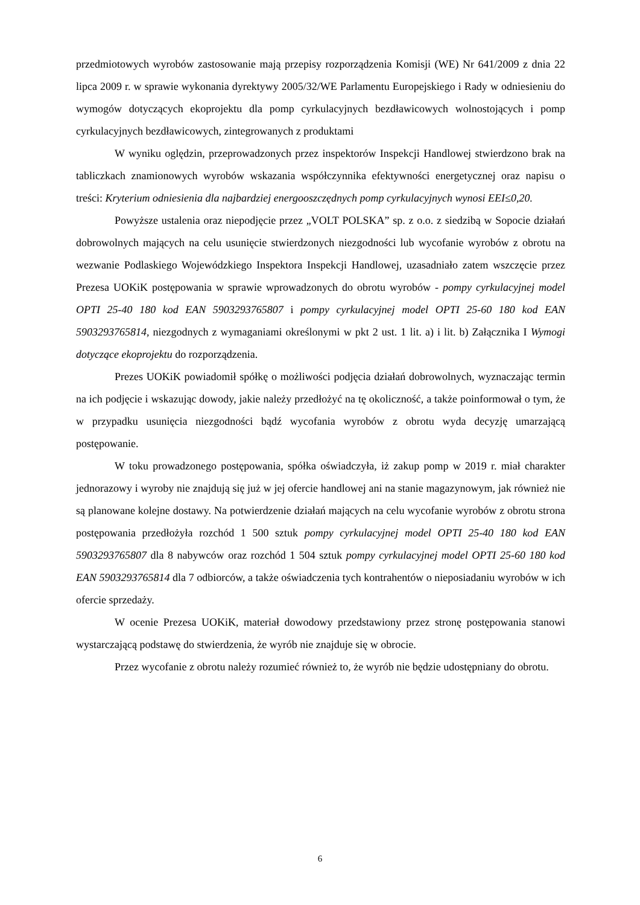przedmiotowych wyrobów zastosowanie mają przepisy rozporządzenia Komisji (WE) Nr 641/2009 z dnia 22 lipca 2009 r. w sprawie wykonania dyrektywy 2005/32/WE Parlamentu Europejskiego i Rady w odniesieniu do wymogów dotyczących ekoprojektu dla pomp cyrkulacyjnych bezdławicowych wolnostojących i pomp cyrkulacyjnych bezdławicowych, zintegrowanych z produktami
W wyniku oględzin, przeprowadzonych przez inspektorów Inspekcji Handlowej stwierdzono brak na tabliczkach znamionowych wyrobów wskazania współczynnika efektywności energetycznej oraz napisu o treści: Kryterium odniesienia dla najbardziej energooszczędnych pomp cyrkulacyjnych wynosi EEI≤0,20.
Powyższe ustalenia oraz niepodjęcie przez „VOLT POLSKA” sp. z o.o. z siedzibą w Sopocie działań dobrowolnych mających na celu usunięcie stwierdzonych niezgodności lub wycofanie wyrobów z obrotu na wezwanie Podlaskiego Wojewódzkiego Inspektora Inspekcji Handlowej, uzasadniało zatem wszczęcie przez Prezesa UOKiK postępowania w sprawie wprowadzonych do obrotu wyrobów - pompy cyrkulacyjnej model OPTI 25-40 180 kod EAN 5903293765807 i pompy cyrkulacyjnej model OPTI 25-60 180 kod EAN 5903293765814, niezgodnych z wymaganiami określonymi w pkt 2 ust. 1 lit. a) i lit. b) Załącznika I Wymogi dotyczące ekoprojektu do rozporządzenia.
Prezes UOKiK powiadomił spółkę o możliwości podjęcia działań dobrowolnych, wyznaczając termin na ich podjęcie i wskazując dowody, jakie należy przedłożyć na tę okoliczność, a także poinformował o tym, że w przypadku usunięcia niezgodności bądź wycofania wyrobów z obrotu wyda decyzję umarzającą postępowanie.
W toku prowadzonego postępowania, spółka oświadczyła, iż zakup pomp w 2019 r. miał charakter jednorazowy i wyroby nie znajdują się już w jej ofercie handlowej ani na stanie magazynowym, jak również nie są planowane kolejne dostawy. Na potwierdzenie działań mających na celu wycofanie wyrobów z obrotu strona postępowania przedłożyła rozchód 1 500 sztuk pompy cyrkulacyjnej model OPTI 25-40 180 kod EAN 5903293765807 dla 8 nabywców oraz rozchód 1 504 sztuk pompy cyrkulacyjnej model OPTI 25-60 180 kod EAN 5903293765814 dla 7 odbiorców, a także oświadczenia tych kontrahentów o nieposiadaniu wyrobów w ich ofercie sprzedaży.
W ocenie Prezesa UOKiK, materiał dowodowy przedstawiony przez stronę postępowania stanowi wystarczającą podstawę do stwierdzenia, że wyrób nie znajduje się w obrocie.
Przez wycofanie z obrotu należy rozumieć również to, że wyrób nie będzie udostępniany do obrotu.
6